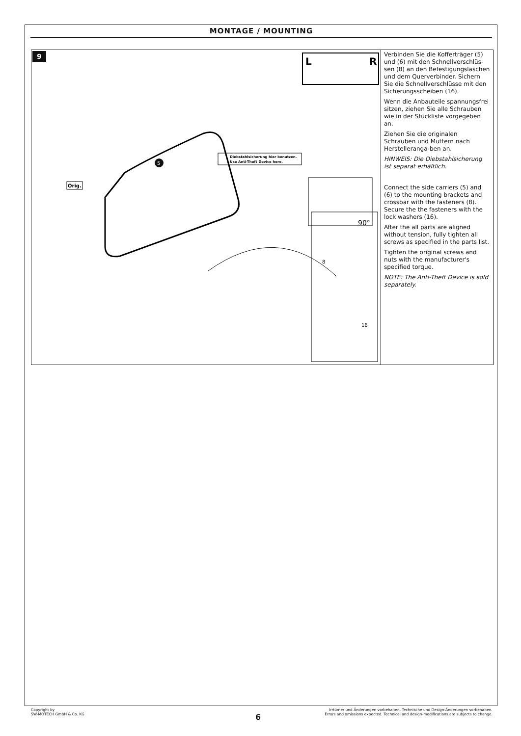MONTAGE / MOUNTING
9
L
R
5
90°
Orig.
Diebstahlsicherung hier benutzen.
Use Anti-Theft Device here.
8
16
Verbinden Sie die Kofferträger (5) und (6) mit den Schnellverschlüs-sen (8) an den Befestigungslaschen und dem Querverbinder. Sichern Sie die Schnellverschlüsse mit den Sicherungsscheiben (16).
Wenn die Anbauteile spannungsfrei sitzen, ziehen Sie alle Schrauben wie in der Stückliste vorgegeben an.
Ziehen Sie die originalen Schrauben und Muttern nach Herstelleranga-ben an.
HINWEIS: Die Diebstahlsicherung ist separat erhältlich.
Connect the side carriers (5) and (6) to the mounting brackets and crossbar with the fasteners (8). Secure the the fasteners with the lock washers (16).
After the all parts are aligned without tension, fully tighten all screws as specified in the parts list.
Tighten the original screws and nuts with the manufacturer's specified torque.
NOTE: The Anti-Theft Device is sold separately.
Copyright by
SW-MOTECH GmbH & Co. KG
Irrtümer und Änderungen vorbehalten. Technische und Design-Änderungen vorbehalten.
Errors and omissions expected. Technical and design-modifications are subjects to change.
6